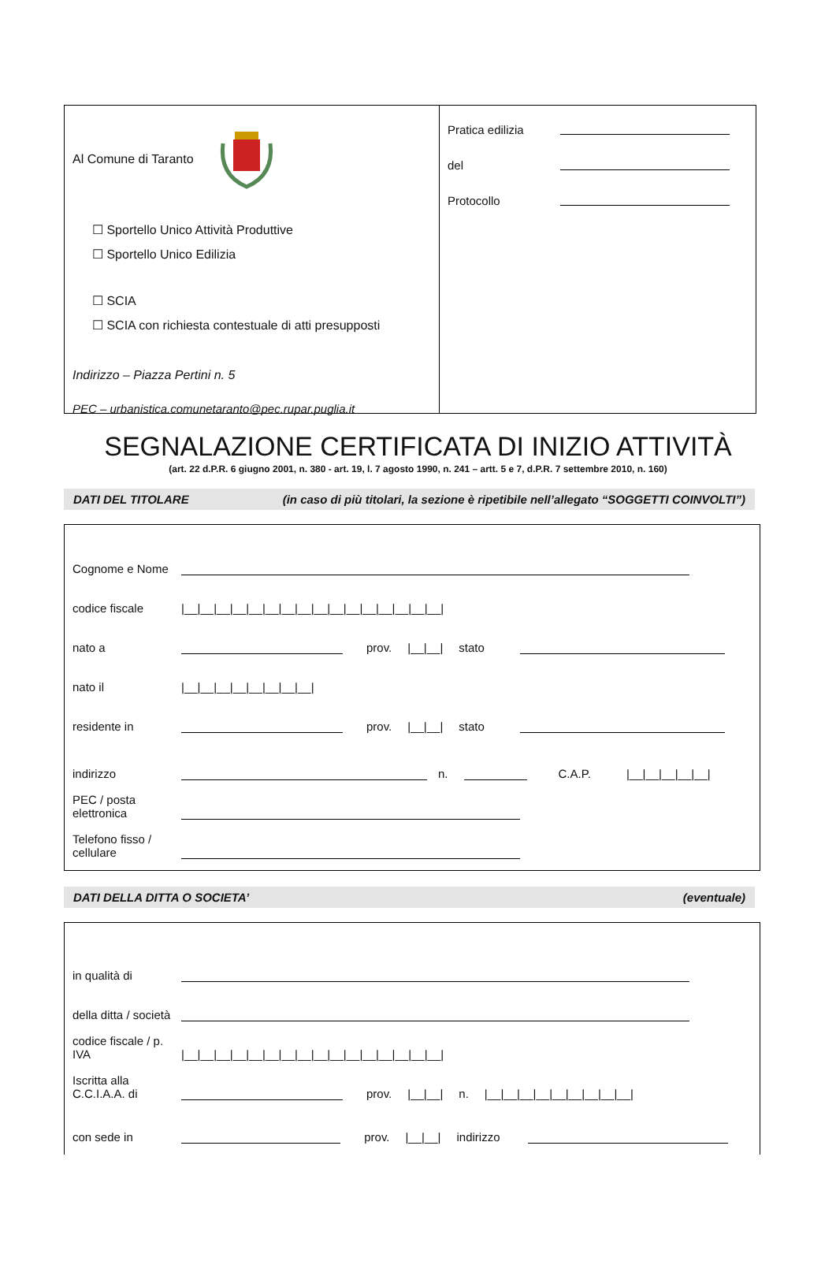Al Comune di Taranto
☐ Sportello Unico Attività Produttive
☐ Sportello Unico Edilizia
☐ SCIA
☐ SCIA con richiesta contestuale di atti presupposti
Indirizzo – Piazza Pertini n. 5
PEC – urbanistica.comunetaranto@pec.rupar.puglia.it
Pratica edilizia
del
Protocollo
SEGNALAZIONE CERTIFICATA DI INIZIO ATTIVITÀ
(art. 22 d.P.R. 6 giugno 2001, n. 380 - art. 19, l. 7 agosto 1990, n. 241 – artt. 5 e 7, d.P.R. 7 settembre 2010, n. 160)
DATI DEL TITOLARE (in caso di più titolari, la sezione è ripetibile nell’allegato “SOGGETTI COINVOLTI”)
Cognome e Nome
codice fiscale |__|__|__|__|__|__|__|__|__|__|__|__|__|__|__|__|
nato a prov. |__|__| stato
nato il |__|__|__|__|__|__|__|__|
residente in prov. |__|__| stato
indirizzo n. C.A.P. |__|__|__|__|__|
PEC / posta elettronica
Telefono fisso / cellulare
DATI DELLA DITTA O SOCIETA’ (eventuale)
in qualità di
della ditta / società
codice fiscale / p. IVA |__|__|__|__|__|__|__|__|__|__|__|__|__|__|__|__|
Iscritta alla C.C.I.A.A. di prov. |__|__| n. |__|__|__|__|__|__|__|__|__|
con sede in prov. |__|__| indirizzo